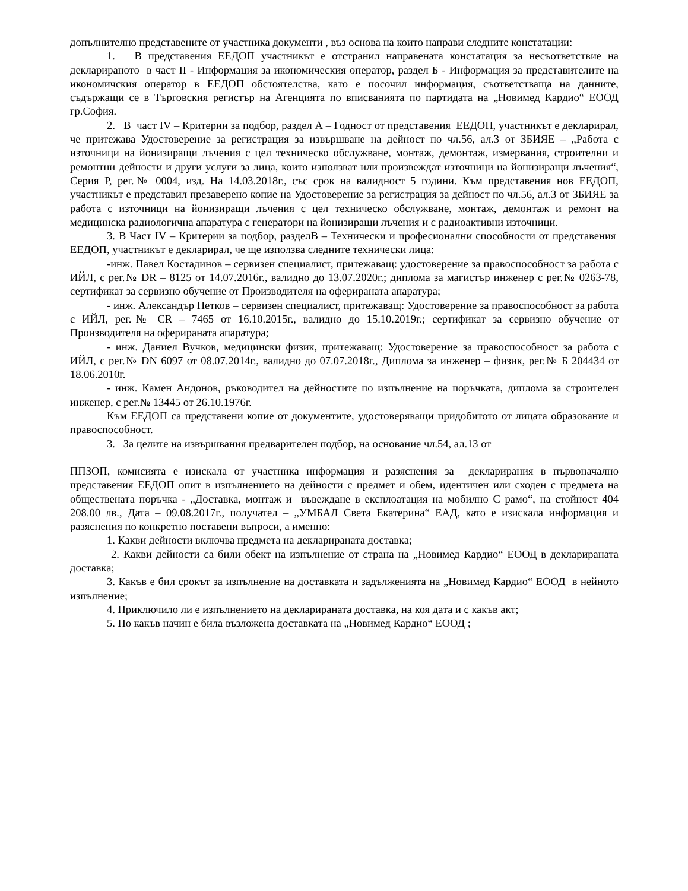допълнително представените от участника документи , въз основа на които направи следните констатации:
1. В представения ЕЕДОП участникът е отстранил направената констатация за несъответствие на декларираното в част II - Информация за икономическия оператор, раздел Б - Информация за представителите на икономичския оператор в ЕЕДОП обстоятелства, като е посочил информация, съответстваща на данните, съдържащи се в Търговския регистър на Агенцията по вписванията по партидата на „Новимед Кардио“ ЕООД гр.София.
2. В част IV – Критерии за подбор, раздел А – Годност от представения ЕЕДОП, участникът е декларирал, че притежава Удостоверение за регистрация за извършване на дейност по чл.56, ал.3 от ЗБИЯЕ – „Работа с източници на йонизиращи лъчения с цел техническо обслужване, монтаж, демонтаж, измервания, строителни и ремонтни дейности и други услуги за лица, които използват или произвеждат източници на йонизиращи лъчения“, Серия Р, рег.№ 0004, изд. На 14.03.2018г., със срок на валидност 5 години. Към представения нов ЕЕДОП, участникът е представил презаверено копие на Удостоверение за регистрация за дейност по чл.56, ал.3 от ЗБИЯЕ за работа с източници на йонизиращи лъчения с цел техническо обслужване, монтаж, демонтаж и ремонт на медицинска радиологична апаратура с генератори на йонизиращи лъчения и с радиоактивни източници.
3. В Част IV – Критерии за подбор, разделВ – Технически и професионални способности от представения ЕЕДОП, участникът е декларирал, че ще използва следните технически лица:
-инж. Павел Костадинов – сервизен специалист, притежаващ: удостоверение за правоспособност за работа с ИЙЛ, с рег.№ DR – 8125 от 14.07.2016г., валидно до 13.07.2020г.; диплома за магистър инженер с рег.№ 0263-78, сертификат за сервизно обучение от Производителя на оферираната апаратура;
- инж. Александър Петков – сервизен специалист, притежаващ: Удостоверение за правоспособност за работа с ИЙЛ, рег.№ CR – 7465 от 16.10.2015г., валидно до 15.10.2019г.; сертификат за сервизно обучение от Производителя на оферираната апаратура;
- инж. Даниел Вучков, медицински физик, притежаващ: Удостоверение за правоспособност за работа с ИЙЛ, с рег.№ DN 6097 от 08.07.2014г., валидно до 07.07.2018г., Диплома за инженер – физик, рег.№ Б 204434 от 18.06.2010г.
- инж. Камен Андонов, ръководител на дейностите по изпълнение на поръчката, диплома за строителен инженер, с рег.№ 13445 от 26.10.1976г.
Към ЕЕДОП са представени копие от документите, удостоверяващи придобитото от лицата образование и правоспособност.
3. За целите на извършвания предварителен подбор, на основание чл.54, ал.13 от
ППЗОП, комисията е изискала от участника информация и разяснения за декларирания в първоначално представения ЕЕДОП опит в изпълнението на дейности с предмет и обем, идентичен или сходен с предмета на обществената поръчка - „Доставка, монтаж и въвеждане в експлоатация на мобилно С рамо“, на стойност 404 208.00 лв., Дата – 09.08.2017г., получател – „УМБАЛ Света Екатерина“ ЕАД, като е изискала информация и разяснения по конкретно поставени въпроси, а именно:
1. Какви дейности включва предмета на декларираната доставка;
2. Какви дейности са били обект на изпълнение от страна на „Новимед Кардио“ ЕООД в декларираната доставка;
3. Какъв е бил срокът за изпълнение на доставката и задълженията на „Новимед Кардио“ ЕООД в нейното изпълнение;
4. Приключило ли е изпълнението на декларираната доставка, на коя дата и с какъв акт;
5. По какъв начин е била възложена доставката на „Новимед Кардио“ ЕООД ;